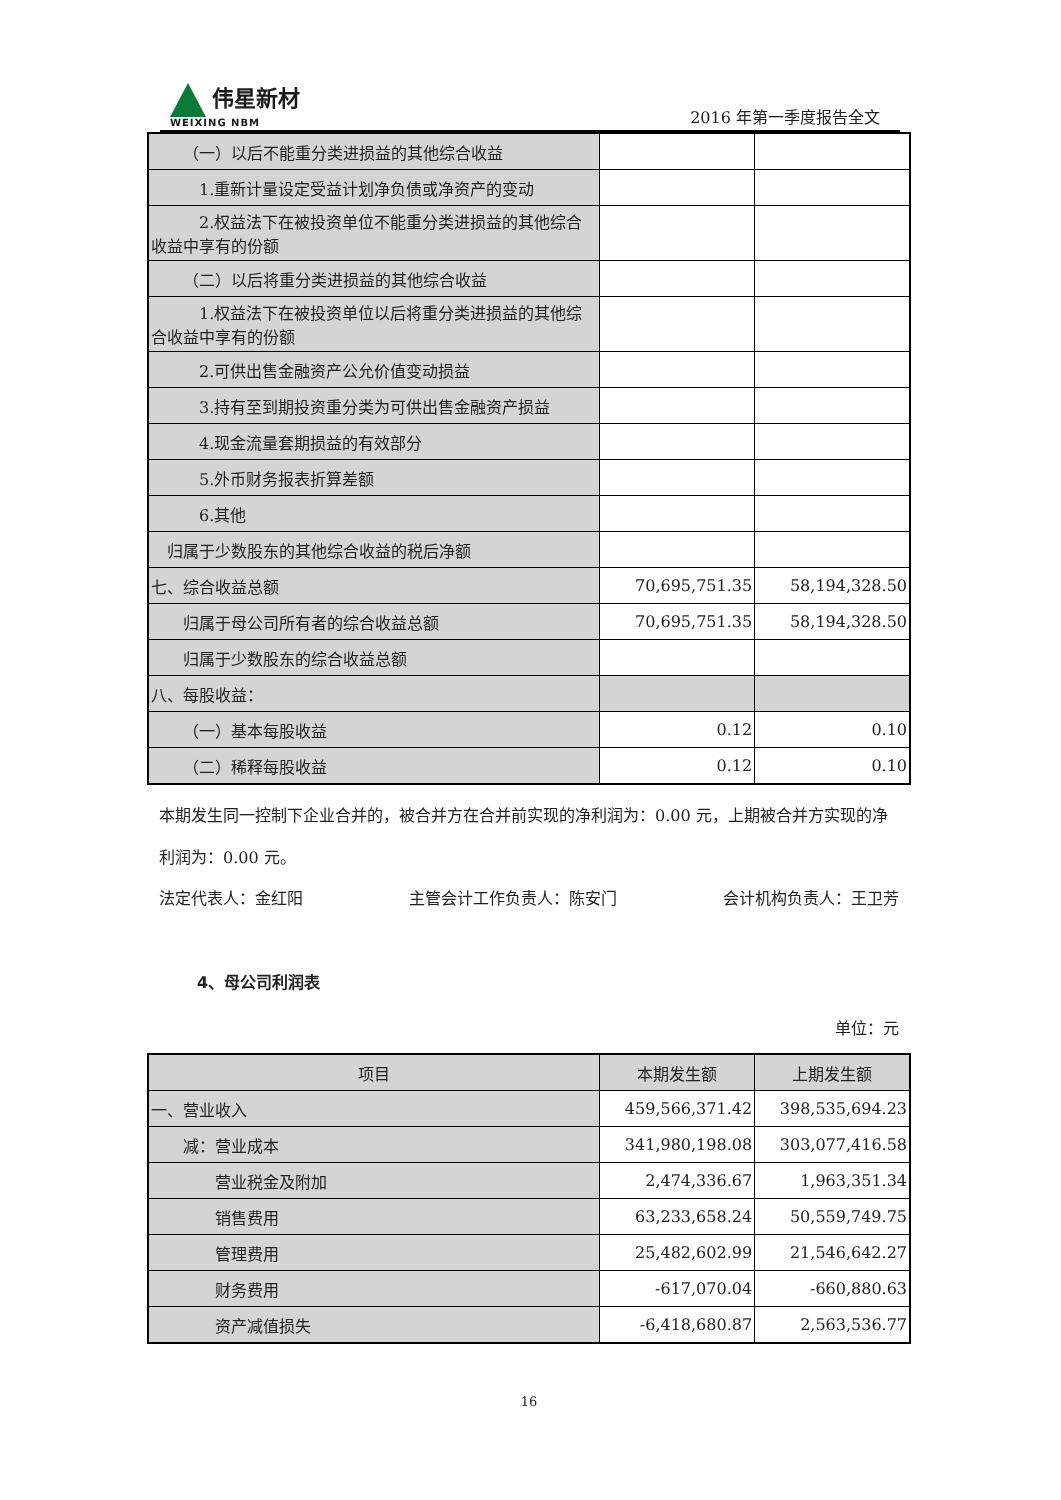伟星新材
WEIXING NBM
2016 年第一季度报告全文
| （一）以后不能重分类进损益的其他综合收益 | | |
| 1.重新计量设定受益计划净负债或净资产的变动 | | |
| 2.权益法下在被投资单位不能重分类进损益的其他综合收益中享有的份额 | | |
| （二）以后将重分类进损益的其他综合收益 | | |
| 1.权益法下在被投资单位以后将重分类进损益的其他综合收益中享有的份额 | | |
| 2.可供出售金融资产公允价值变动损益 | | |
| 3.持有至到期投资重分类为可供出售金融资产损益 | | |
| 4.现金流量套期损益的有效部分 | | |
| 5.外币财务报表折算差额 | | |
| 6.其他 | | |
| 归属于少数股东的其他综合收益的税后净额 | | |
| 七、综合收益总额 | 70,695,751.35 | 58,194,328.50 |
| 归属于母公司所有者的综合收益总额 | 70,695,751.35 | 58,194,328.50 |
| 归属于少数股东的综合收益总额 | | |
| 八、每股收益： | | |
| （一）基本每股收益 | 0.12 | 0.10 |
| （二）稀释每股收益 | 0.12 | 0.10 |
本期发生同一控制下企业合并的，被合并方在合并前实现的净利润为：0.00 元，上期被合并方实现的净利润为：0.00 元。
法定代表人：金红阳 主管会计工作负责人：陈安门 会计机构负责人：王卫芳
4、母公司利润表
单位：元
| 项目 | 本期发生额 | 上期发生额 |
| --- | --- | --- |
| 一、营业收入 | 459,566,371.42 | 398,535,694.23 |
| 减：营业成本 | 341,980,198.08 | 303,077,416.58 |
| 营业税金及附加 | 2,474,336.67 | 1,963,351.34 |
| 销售费用 | 63,233,658.24 | 50,559,749.75 |
| 管理费用 | 25,482,602.99 | 21,546,642.27 |
| 财务费用 | -617,070.04 | -660,880.63 |
| 资产减值损失 | -6,418,680.87 | 2,563,536.77 |
16